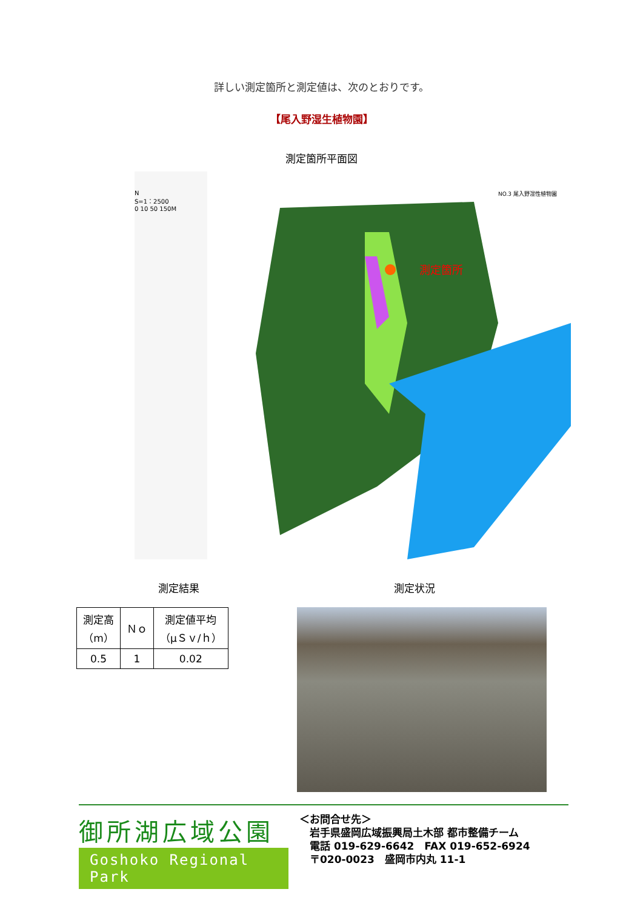詳しい測定箇所と測定値は、次のとおりです。
【尾入野湿生植物園】
測定箇所平面図
N
S=1：2500
0 10 50 150M
測定箇所
NO.3 尾入野湿性植物園
測定結果
| 測定高 （m） | Ｎｏ | 測定値平均 （μＳｖ/ｈ） |
| --- | --- | --- |
| 0.5 | 1 | 0.02 |
測定状況
御所湖広域公園
Goshoko Regional Park
＜お問合せ先＞
　岩手県盛岡広域振興局土木部 都市整備チーム
　電話 019-629-6642　FAX 019-652-6924
　〒020-0023　盛岡市内丸 11-1